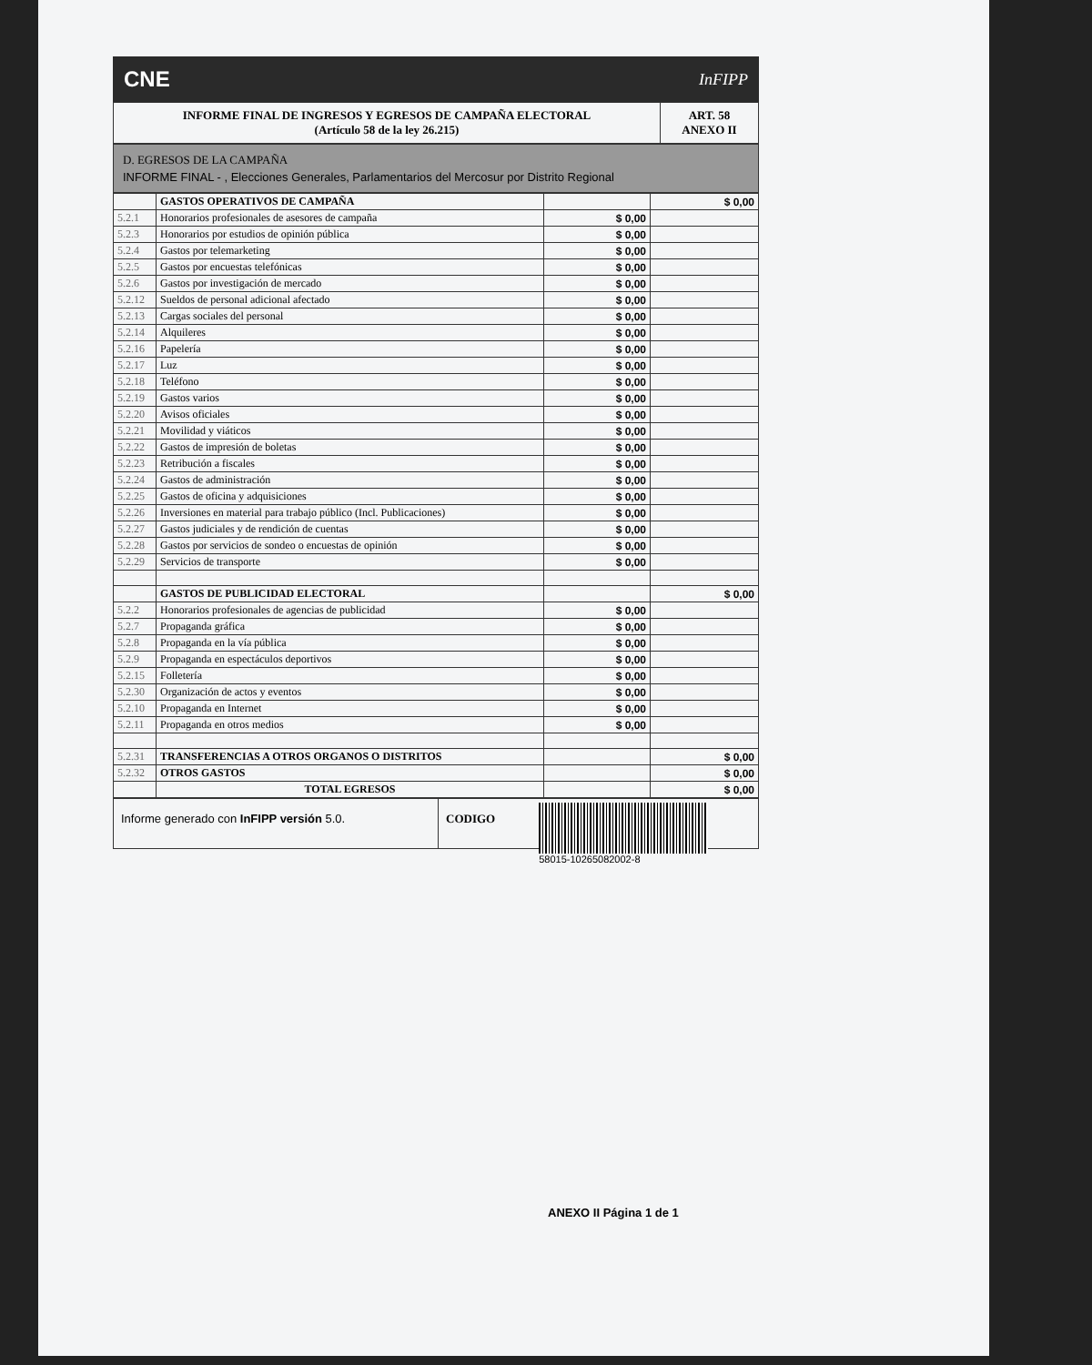CNE InFIPP
INFORME FINAL DE INGRESOS Y EGRESOS DE CAMPAÑA ELECTORAL
(Artículo 58 de la ley 26.215)
ART. 58
ANEXO II
D. EGRESOS DE LA CAMPAÑA
INFORME FINAL - , Elecciones Generales, Parlamentarios del Mercosur por Distrito Regional
| | GASTOS OPERATIVOS DE CAMPAÑA | | $ 0,00 |
| 5.2.1 | Honorarios profesionales de asesores de campaña | $ 0,00 | |
| 5.2.3 | Honorarios por estudios de opinión pública | $ 0,00 | |
| 5.2.4 | Gastos por telemarketing | $ 0,00 | |
| 5.2.5 | Gastos por encuestas telefónicas | $ 0,00 | |
| 5.2.6 | Gastos por investigación de mercado | $ 0,00 | |
| 5.2.12 | Sueldos de personal adicional afectado | $ 0,00 | |
| 5.2.13 | Cargas sociales del personal | $ 0,00 | |
| 5.2.14 | Alquileres | $ 0,00 | |
| 5.2.16 | Papelería | $ 0,00 | |
| 5.2.17 | Luz | $ 0,00 | |
| 5.2.18 | Teléfono | $ 0,00 | |
| 5.2.19 | Gastos varios | $ 0,00 | |
| 5.2.20 | Avisos oficiales | $ 0,00 | |
| 5.2.21 | Movilidad y viáticos | $ 0,00 | |
| 5.2.22 | Gastos de impresión de boletas | $ 0,00 | |
| 5.2.23 | Retribución a fiscales | $ 0,00 | |
| 5.2.24 | Gastos de administración | $ 0,00 | |
| 5.2.25 | Gastos de oficina y adquisiciones | $ 0,00 | |
| 5.2.26 | Inversiones en material para trabajo público (Incl. Publicaciones) | $ 0,00 | |
| 5.2.27 | Gastos judiciales y de rendición de cuentas | $ 0,00 | |
| 5.2.28 | Gastos por servicios de sondeo o encuestas de opinión | $ 0,00 | |
| 5.2.29 | Servicios de transporte | $ 0,00 | |
| | GASTOS DE PUBLICIDAD ELECTORAL | | $ 0,00 |
| 5.2.2 | Honorarios profesionales de agencias de publicidad | $ 0,00 | |
| 5.2.7 | Propaganda gráfica | $ 0,00 | |
| 5.2.8 | Propaganda en la vía pública | $ 0,00 | |
| 5.2.9 | Propaganda en espectáculos deportivos | $ 0,00 | |
| 5.2.15 | Folletería | $ 0,00 | |
| 5.2.30 | Organización de actos y eventos | $ 0,00 | |
| 5.2.10 | Propaganda en Internet | $ 0,00 | |
| 5.2.11 | Propaganda en otros medios | $ 0,00 | |
| 5.2.31 | TRANSFERENCIAS A OTROS ORGANOS O DISTRITOS | | $ 0,00 |
| 5.2.32 | OTROS GASTOS | | $ 0,00 |
| | TOTAL EGRESOS | | $ 0,00 |
Informe generado con InFIPP versión 5.0. CODIGO
58015-10265082002-8
ANEXO II Página 1 de 1